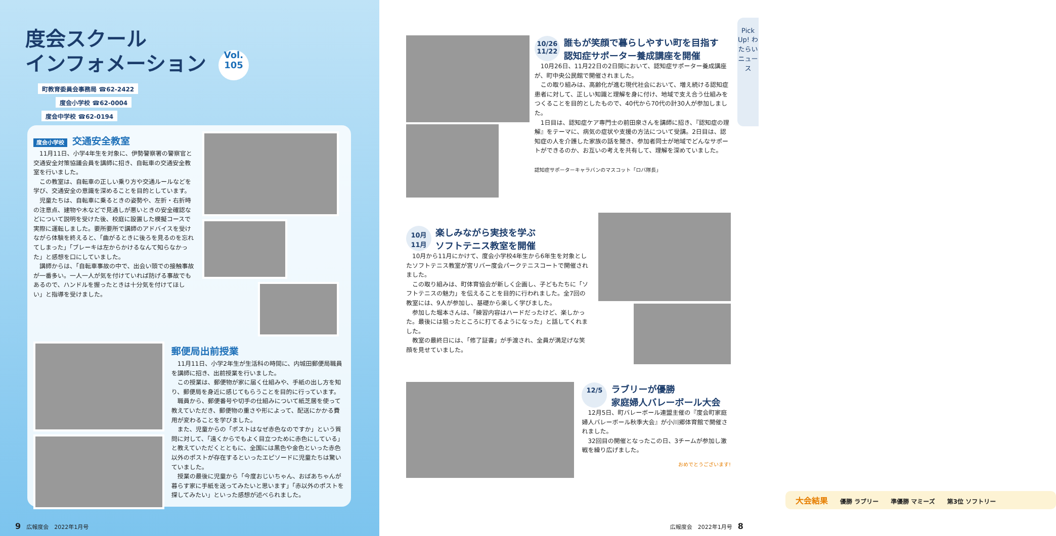度会スクール
インフォメーション Vol.
105
町教育委員会事務局 ☎62-2422
度会小学校 ☎62-0004
度会中学校 ☎62-0194
度会小学校 交通安全教室
11月11日、小学4年生を対象に、伊勢警察署の警察官と交通安全対策協議会員を講師に招き、自転車の交通安全教室を行いました。
この教室は、自転車の正しい乗り方や交通ルールなどを学び、交通安全の意識を深めることを目的としています。
児童たちは、自転車に乗るときの姿勢や、左折・右折時の注意点、建物や木などで見通しが悪いときの安全確認などについて説明を受けた後、校庭に設置した模擬コースで実際に運転しました。要所要所で講師のアドバイスを受けながら体験を終えると、「曲がるときに後ろを見るのを忘れてしまった」「ブレーキは左からかけるなんて知らなかった」と感想を口にしていました。
講師からは、「自転車事故の中で、出会い頭での接触事故が一番多い。一人一人が気を付けていれば防げる事故でもあるので、ハンドルを握ったときは十分気を付けてほしい」と指導を受けました。
郵便局出前授業
11月11日、小学2年生が生活科の時間に、内城田郵便局職員を講師に招き、出前授業を行いました。
この授業は、郵便物が家に届く仕組みや、手紙の出し方を知り、郵便局を身近に感じてもらうことを目的に行っています。
職員から、郵便番号や切手の仕組みについて紙芝居を使って教えていただき、郵便物の重さや形によって、配送にかかる費用が変わることを学びました。
また、児童からの「ポストはなぜ赤色なのですか」という質問に対して、「遠くからでもよく目立つために赤色にしている」と教えていただくとともに、全国には黒色や金色といった赤色以外のポストが存在するといったエピソードに児童たちは驚いていました。
授業の最後に児童から「今度おじいちゃん、おばあちゃんが暮らす家に手紙を送ってみたいと思います」「赤以外のポストを探してみたい」といった感想が述べられました。
9　広報度会　2022年1月号
Pick Up! わたらいニュース
10/26
11/22
誰もが笑顔で暮らしやすい町を目指す
認知症サポーター養成講座を開催
10月26日、11月22日の2日間において、認知症サポーター養成講座が、町中央公民館で開催されました。
この取り組みは、高齢化が進む現代社会において、増え続ける認知症患者に対して、正しい知識と理解を身に付け、地域で支え合う仕組みをつくることを目的としたもので、40代から70代の計30人が参加しました。
1日目は、認知症ケア専門士の前田泉さんを講師に招き、『認知症の理解』をテーマに、病気の症状や支援の方法について受講。2日目は、認知症の人を介護した家族の話を聞き、参加者同士が地域でどんなサポートができるのか、お互いの考えを共有して、理解を深めていました。
認知症サポーターキャラバンのマスコット「ロバ隊長」
10月
11月
楽しみながら実技を学ぶ
ソフトテニス教室を開催
10月から11月にかけて、度会小学校4年生から6年生を対象としたソフトテニス教室が宮リバー度会パークテニスコートで開催されました。
この取り組みは、町体育協会が新しく企画し、子どもたちに「ソフトテニスの魅力」を伝えることを目的に行われました。全7回の教室には、9人が参加し、基礎から楽しく学びました。
参加した堀本さんは、「練習内容はハードだったけど、楽しかった。最後には狙ったところに打てるようになった」と話してくれました。
教室の最終日には、「修了証書」が手渡され、全員が満足げな笑顔を見せていました。
12/5
ラブリーが優勝
家庭婦人バレーボール大会
12月5日、町バレーボール連盟主催の『度会町家庭婦人バレーボール秋季大会』が小川郷体育館で開催されました。
32回目の開催となったこの日、3チームが参加し激戦を繰り広げました。
おめでとうございます!
大会結果　　優勝 ラブリー　　準優勝 マミーズ　　第3位 ソフトリー
広報度会　2022年1月号　8